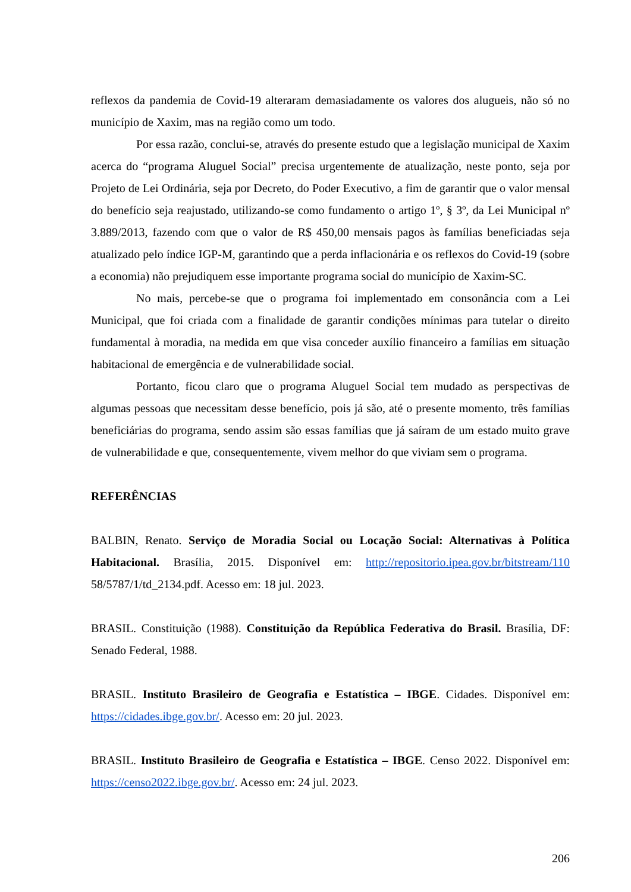reflexos da pandemia de Covid-19 alteraram demasiadamente os valores dos alugueis, não só no município de Xaxim, mas na região como um todo.
Por essa razão, conclui-se, através do presente estudo que a legislação municipal de Xaxim acerca do “programa Aluguel Social” precisa urgentemente de atualização, neste ponto, seja por Projeto de Lei Ordinária, seja por Decreto, do Poder Executivo, a fim de garantir que o valor mensal do benefício seja reajustado, utilizando-se como fundamento o artigo 1º, § 3º, da Lei Municipal nº 3.889/2013, fazendo com que o valor de R$ 450,00 mensais pagos às famílias beneficiadas seja atualizado pelo índice IGP-M, garantindo que a perda inflacionária e os reflexos do Covid-19 (sobre a economia) não prejudiquem esse importante programa social do município de Xaxim-SC.
No mais, percebe-se que o programa foi implementado em consonância com a Lei Municipal, que foi criada com a finalidade de garantir condições mínimas para tutelar o direito fundamental à moradia, na medida em que visa conceder auxílio financeiro a famílias em situação habitacional de emergência e de vulnerabilidade social.
Portanto, ficou claro que o programa Aluguel Social tem mudado as perspectivas de algumas pessoas que necessitam desse benefício, pois já são, até o presente momento, três famílias beneficiárias do programa, sendo assim são essas famílias que já saíram de um estado muito grave de vulnerabilidade e que, consequentemente, vivem melhor do que viviam sem o programa.
REFERÊNCIAS
BALBIN, Renato. Serviço de Moradia Social ou Locação Social: Alternativas à Política Habitacional. Brasília, 2015. Disponível em: http://repositorio.ipea.gov.br/bitstream/110 58/5787/1/td_2134.pdf. Acesso em: 18 jul. 2023.
BRASIL. Constituição (1988). Constituição da República Federativa do Brasil. Brasília, DF: Senado Federal, 1988.
BRASIL. Instituto Brasileiro de Geografia e Estatística – IBGE. Cidades. Disponível em: https://cidades.ibge.gov.br/. Acesso em: 20 jul. 2023.
BRASIL. Instituto Brasileiro de Geografia e Estatística – IBGE. Censo 2022. Disponível em: https://censo2022.ibge.gov.br/. Acesso em: 24 jul. 2023.
206